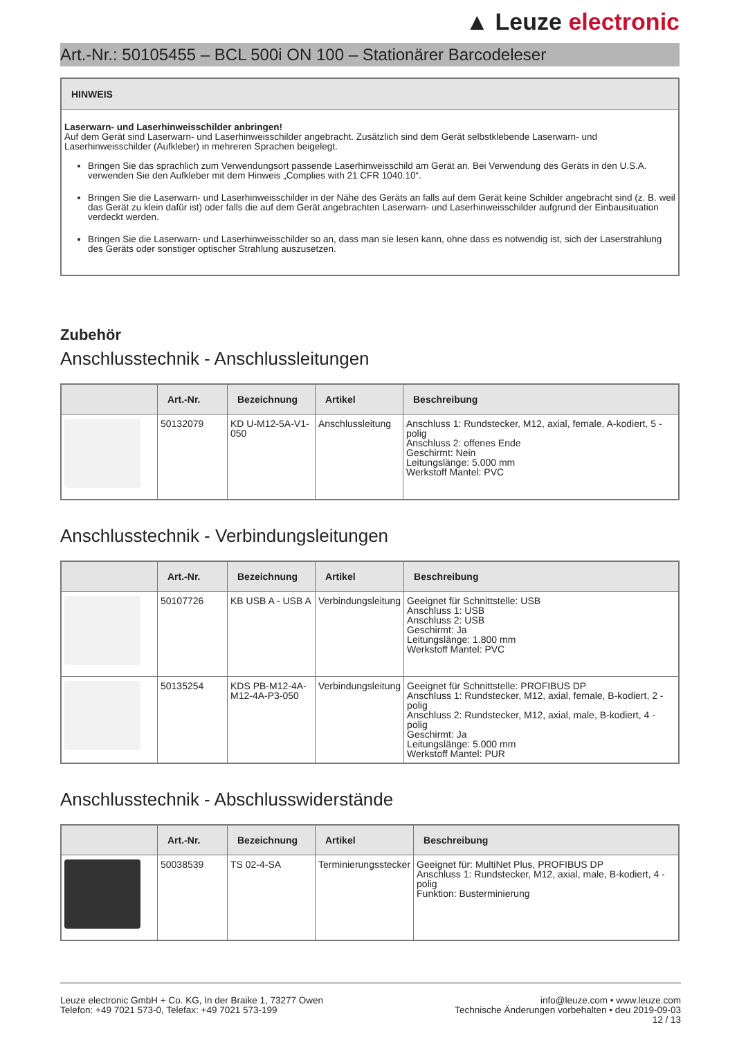▲ Leuze electronic
Art.-Nr.: 50105455 – BCL 500i ON 100 – Stationärer Barcodeleser
HINWEIS
Laserwarn- und Laserhinweisschilder anbringen!
Auf dem Gerät sind Laserwarn- und Laserhinweisschilder angebracht. Zusätzlich sind dem Gerät selbstklebende Laserwarn- und Laserhinweisschilder (Aufkleber) in mehreren Sprachen beigelegt.
Bringen Sie das sprachlich zum Verwendungsort passende Laserhinweisschild am Gerät an. Bei Verwendung des Geräts in den U.S.A. verwenden Sie den Aufkleber mit dem Hinweis „Complies with 21 CFR 1040.10“.
Bringen Sie die Laserwarn- und Laserhinweisschilder in der Nähe des Geräts an falls auf dem Gerät keine Schilder angebracht sind (z. B. weil das Gerät zu klein dafür ist) oder falls die auf dem Gerät angebrachten Laserwarn- und Laserhinweisschilder aufgrund der Einbausituation verdeckt werden.
Bringen Sie die Laserwarn- und Laserhinweisschilder so an, dass man sie lesen kann, ohne dass es notwendig ist, sich der Laserstrahlung des Geräts oder sonstiger optischer Strahlung auszusetzen.
Zubehör
Anschlusstechnik - Anschlussleitungen
| | Art.-Nr. | Bezeichnung | Artikel | Beschreibung |
| --- | --- | --- | --- | --- |
| | 50132079 | KD U-M12-5A-V1-050 | Anschlussleitung | Anschluss 1: Rundstecker, M12, axial, female, A-kodiert, 5 -polig Anschluss 2: offenes Ende Geschirmt: Nein Leitungslänge: 5.000 mm Werkstoff Mantel: PVC |
Anschlusstechnik - Verbindungsleitungen
| | Art.-Nr. | Bezeichnung | Artikel | Beschreibung |
| --- | --- | --- | --- | --- |
| | 50107726 | KB USB A - USB A | Verbindungsleitung | Geeignet für Schnittstelle: USB Anschluss 1: USB Anschluss 2: USB Geschirmt: Ja Leitungslänge: 1.800 mm Werkstoff Mantel: PVC |
| | 50135254 | KDS PB-M12-4A-M12-4A-P3-050 | Verbindungsleitung | Geeignet für Schnittstelle: PROFIBUS DP Anschluss 1: Rundstecker, M12, axial, female, B-kodiert, 2 -polig Anschluss 2: Rundstecker, M12, axial, male, B-kodiert, 4 -polig Geschirmt: Ja Leitungslänge: 5.000 mm Werkstoff Mantel: PUR |
Anschlusstechnik - Abschlusswiderstände
| | Art.-Nr. | Bezeichnung | Artikel | Beschreibung |
| --- | --- | --- | --- | --- |
| | 50038539 | TS 02-4-SA | Terminierungsstecker | Geeignet für: MultiNet Plus, PROFIBUS DP Anschluss 1: Rundstecker, M12, axial, male, B-kodiert, 4 -polig Funktion: Busterminierung |
Leuze electronic GmbH + Co. KG, In der Braike 1, 73277 Owen
Telefon: +49 7021 573-0, Telefax: +49 7021 573-199
info@leuze.com • www.leuze.com
Technische Änderungen vorbehalten • deu 2019-09-03
12 / 13